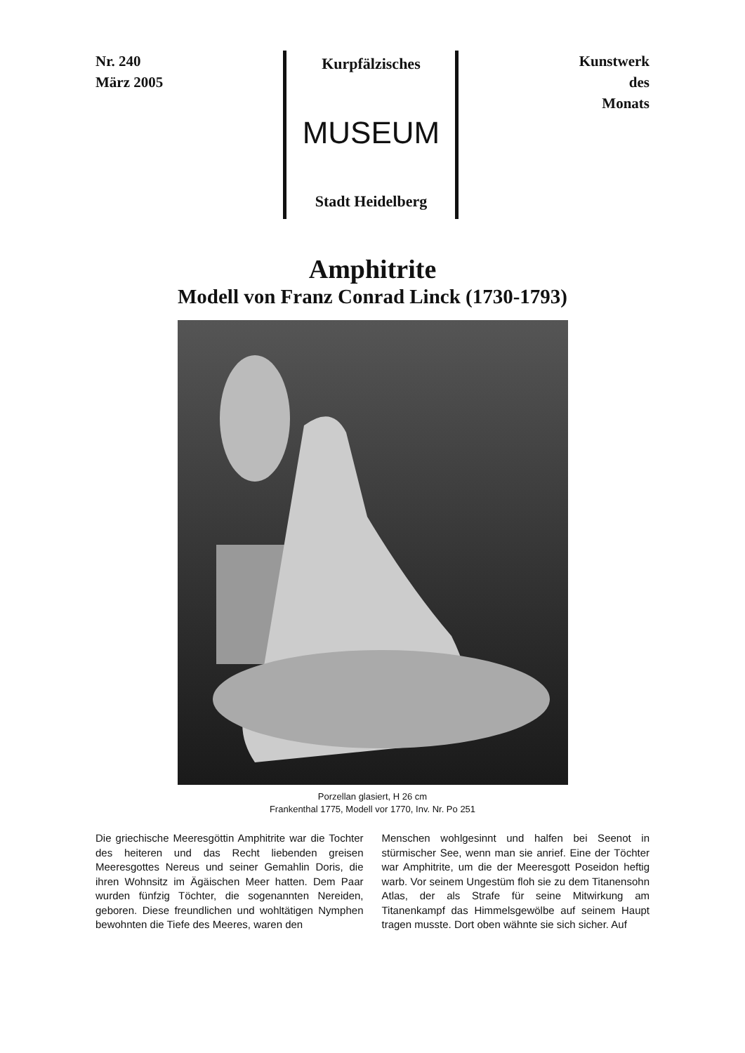Nr. 240
März 2005
Kurpfälzisches
MUSEUM
Stadt Heidelberg
Kunstwerk
des
Monats
Amphitrite
Modell von Franz Conrad Linck (1730-1793)
Porzellan glasiert, H 26 cm
Frankenthal 1775, Modell vor 1770, Inv. Nr. Po 251
Die griechische Meeresgöttin Amphitrite war die Tochter des heiteren und das Recht lieben­den greisen Meeresgottes Nereus und seiner Gemahlin Doris, die ihren Wohnsitz im Ägäi­schen Meer hatten. Dem Paar wurden fünfzig Töchter, die sogenannten Nereiden, geboren. Diese freundlichen und wohltätigen Nymphen bewohnten die Tiefe des Meeres, waren den
Menschen wohlgesinnt und halfen bei Seenot in stürmischer See, wenn man sie anrief. Eine der Töchter war Amphitrite, um die der Meeresgott Poseidon heftig warb. Vor seinem Ungestüm floh sie zu dem Titanensohn Atlas, der als Strafe für seine Mitwirkung am Titanenkampf das Himmelsgewölbe auf seinem Haupt tragen musste. Dort oben wähnte sie sich sicher. Auf